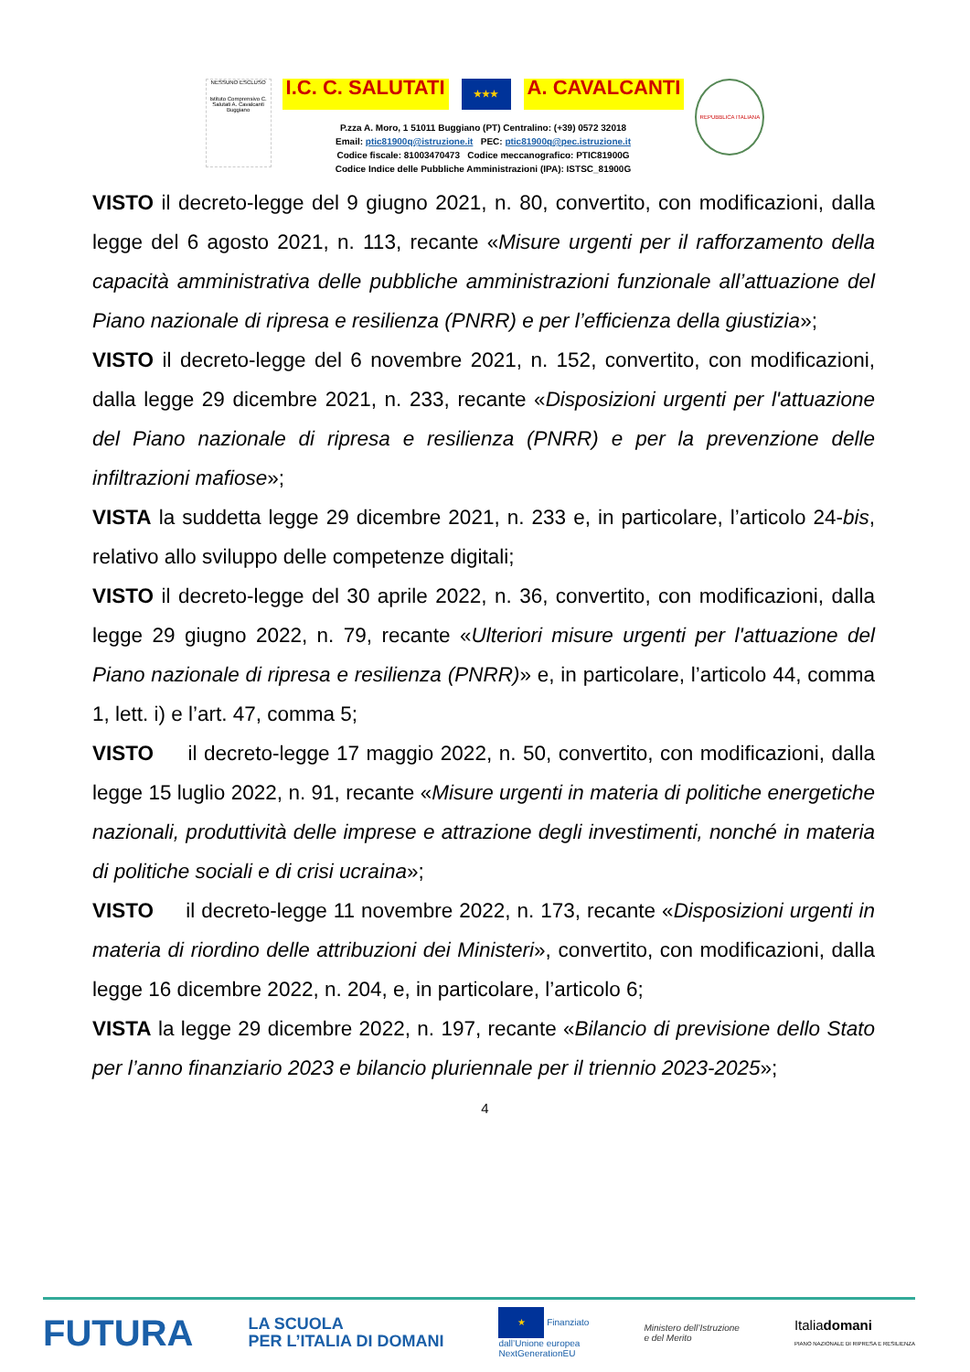NESSUNO ESCLUSO
Istituto Comprensivo C. Salutati A. Cavalcanti Buggiano
I.C. C. SALUTATI ★★★ A. CAVALCANTI
P.zza A. Moro, 1 51011 Buggiano (PT) Centralino: (+39) 0572 32018
Email: ptic81900q@istruzione.it PEC: ptic81900q@pec.istruzione.it
Codice fiscale: 81003470473 Codice meccanografico: PTIC81900G
Codice Indice delle Pubbliche Amministrazioni (IPA): ISTSC_81900G
REPUBBLICA ITALIANA
VISTO il decreto-legge del 9 giugno 2021, n. 80, convertito, con modificazioni, dalla legge del 6 agosto 2021, n. 113, recante «Misure urgenti per il rafforzamento della capacità amministrativa delle pubbliche amministrazioni funzionale all’attuazione del Piano nazionale di ripresa e resilienza (PNRR) e per l’efficienza della giustizia»;
VISTO il decreto-legge del 6 novembre 2021, n. 152, convertito, con modificazioni, dalla legge 29 dicembre 2021, n. 233, recante «Disposizioni urgenti per l'attuazione del Piano nazionale di ripresa e resilienza (PNRR) e per la prevenzione delle infiltrazioni mafiose»;
VISTA la suddetta legge 29 dicembre 2021, n. 233 e, in particolare, l’articolo 24-bis, relativo allo sviluppo delle competenze digitali;
VISTO il decreto-legge del 30 aprile 2022, n. 36, convertito, con modificazioni, dalla legge 29 giugno 2022, n. 79, recante «Ulteriori misure urgenti per l'attuazione del Piano nazionale di ripresa e resilienza (PNRR)» e, in particolare, l’articolo 44, comma 1, lett. i) e l’art. 47, comma 5;
VISTO il decreto-legge 17 maggio 2022, n. 50, convertito, con modificazioni, dalla legge 15 luglio 2022, n. 91, recante «Misure urgenti in materia di politiche energetiche nazionali, produttività delle imprese e attrazione degli investimenti, nonché in materia di politiche sociali e di crisi ucraina»;
VISTO il decreto-legge 11 novembre 2022, n. 173, recante «Disposizioni urgenti in materia di riordino delle attribuzioni dei Ministeri», convertito, con modificazioni, dalla legge 16 dicembre 2022, n. 204, e, in particolare, l’articolo 6;
VISTA la legge 29 dicembre 2022, n. 197, recante «Bilancio di previsione dello Stato per l’anno finanziario 2023 e bilancio pluriennale per il triennio 2023-2025»;
4
FUTURA LA SCUOLA
PER L’ITALIA DI DOMANI ★ Finanziato
dall’Unione europea
NextGenerationEU Ministero dell’Istruzione
e del Merito Italiadomani
PIANO NAZIONALE DI RIPRESA E RESILIENZA